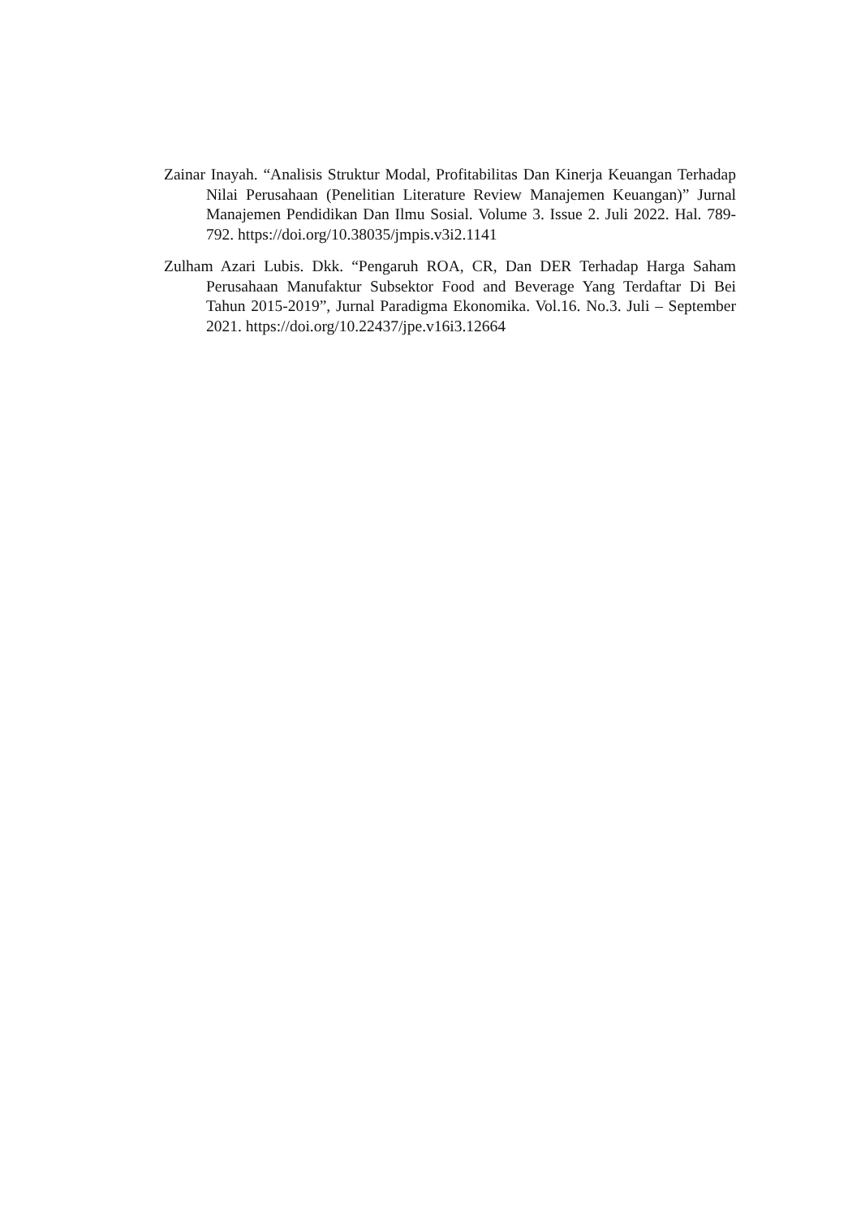Zainar Inayah. “Analisis Struktur Modal, Profitabilitas Dan Kinerja Keuangan Terhadap Nilai Perusahaan (Penelitian Literature Review Manajemen Keuangan)” Jurnal Manajemen Pendidikan Dan Ilmu Sosial. Volume 3. Issue 2. Juli 2022. Hal. 789-792. https://doi.org/10.38035/jmpis.v3i2.1141
Zulham Azari Lubis. Dkk. “Pengaruh ROA, CR, Dan DER Terhadap Harga Saham Perusahaan Manufaktur Subsektor Food and Beverage Yang Terdaftar Di Bei Tahun 2015-2019”, Jurnal Paradigma Ekonomika. Vol.16. No.3. Juli – September 2021. https://doi.org/10.22437/jpe.v16i3.12664